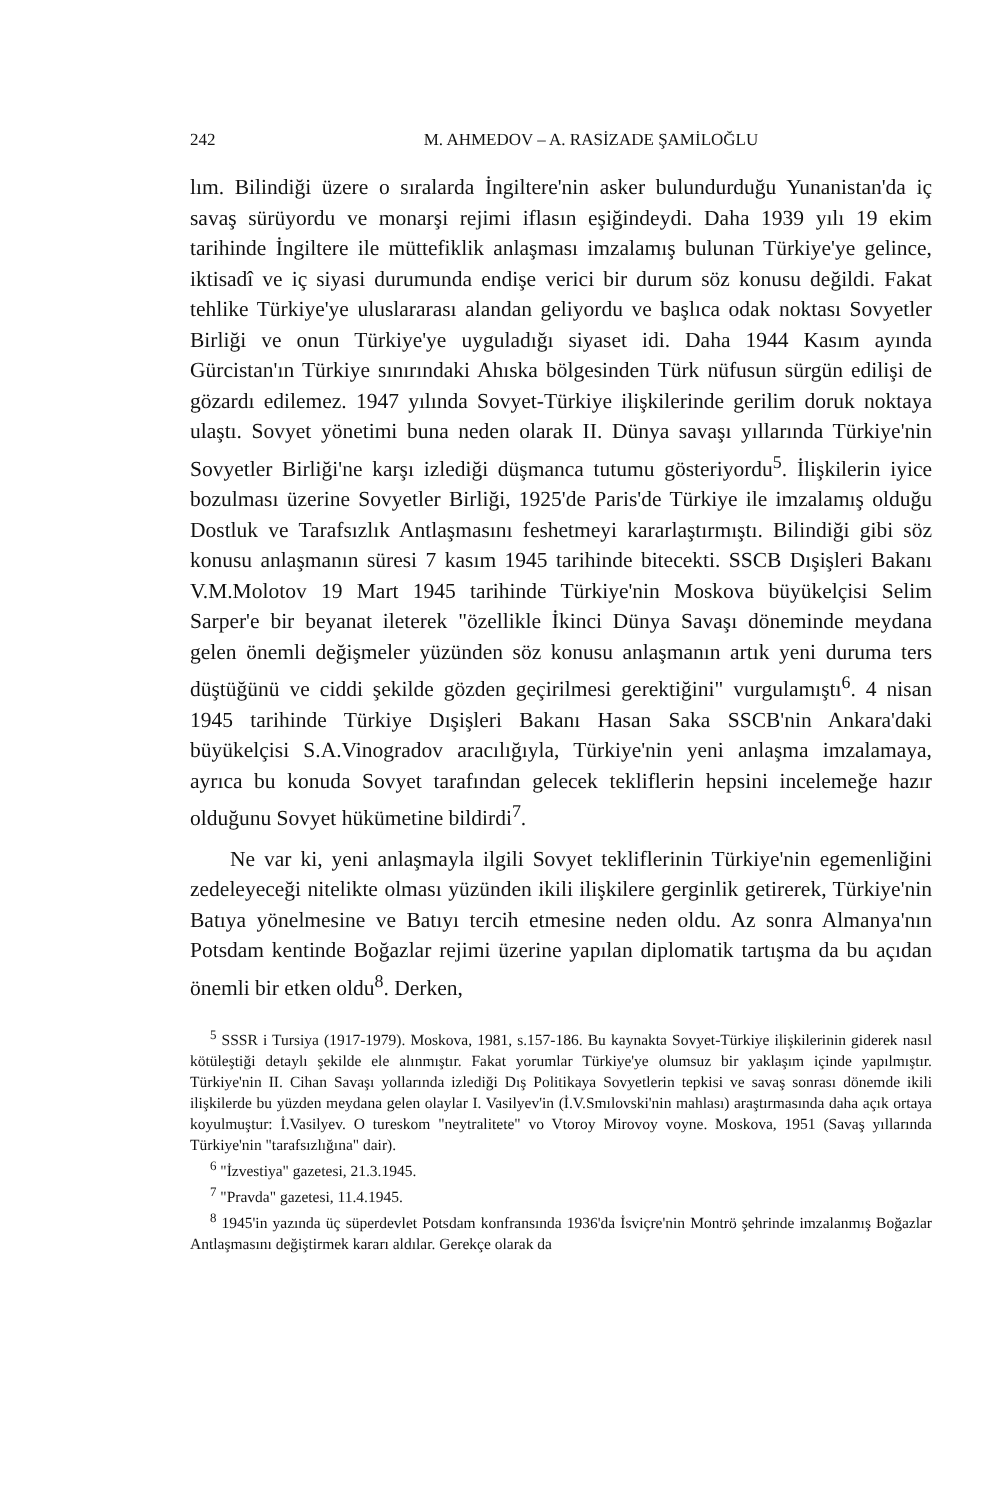242 M. AHMEDOV – A. RASİZADE ŞAMİLOĞLU
lım. Bilindiği üzere o sıralarda İngiltere'nin asker bulundurduğu Yunanistan'da iç savaş sürüyordu ve monarşi rejimi iflasın eşiğindeydi. Daha 1939 yılı 19 ekim tarihinde İngiltere ile müttefiklik anlaşması imzalamış bulunan Türkiye'ye gelince, iktisadî ve iç siyasi durumunda endişe verici bir durum söz konusu değildi. Fakat tehlike Türkiye'ye uluslararası alandan geliyordu ve başlıca odak noktası Sovyetler Birliği ve onun Türkiye'ye uyguladığı siyaset idi. Daha 1944 Kasım ayında Gürcistan'ın Türkiye sınırındaki Ahıska bölgesinden Türk nüfusun sürgün edilişi de gözardı edilemez. 1947 yılında Sovyet-Türkiye ilişkilerinde gerilim doruk noktaya ulaştı. Sovyet yönetimi buna neden olarak II. Dünya savaşı yıllarında Türkiye'nin Sovyetler Birliği'ne karşı izlediği düşmanca tutumu gösteriyordu<sup>5</sup>. İlişkilerin iyice bozulması üzerine Sovyetler Birliği, 1925'de Paris'de Türkiye ile imzalamış olduğu Dostluk ve Tarafsızlık Antlaşmasını feshetmeyi kararlaştırmıştı. Bilindiği gibi söz konusu anlaşmanın süresi 7 kasım 1945 tarihinde bitecekti. SSCB Dışişleri Bakanı V.M.Molotov 19 Mart 1945 tarihinde Türkiye'nin Moskova büyükelçisi Selim Sarper'e bir beyanat ileterek "özellikle İkinci Dünya Savaşı döneminde meydana gelen önemli değişmeler yüzünden söz konusu anlaşmanın artık yeni duruma ters düştüğünü ve ciddi şekilde gözden geçirilmesi gerektiğini" vurgulamıştı<sup>6</sup>. 4 nisan 1945 tarihinde Türkiye Dışişleri Bakanı Hasan Saka SSCB'nin Ankara'daki büyükelçisi S.A.Vinogradov aracılığıyla, Türkiye'nin yeni anlaşma imzalamaya, ayrıca bu konuda Sovyet tarafından gelecek tekliflerin hepsini incelemeğe hazır olduğunu Sovyet hükümetine bildirdi<sup>7</sup>.
Ne var ki, yeni anlaşmayla ilgili Sovyet tekliflerinin Türkiye'nin egemenliğini zedeleyeceği nitelikte olması yüzünden ikili ilişkilere gerginlik getirerek, Türkiye'nin Batıya yönelmesine ve Batıyı tercih etmesine neden oldu. Az sonra Almanya'nın Potsdam kentinde Boğazlar rejimi üzerine yapılan diplomatik tartışma da bu açıdan önemli bir etken oldu<sup>8</sup>. Derken,
<sup>5</sup> SSSR i Tursiya (1917-1979). Moskova, 1981, s.157-186. Bu kaynakta Sovyet-Türkiye ilişkilerinin giderek nasıl kötüleştiği detaylı şekilde ele alınmıştır. Fakat yorumlar Türkiye'ye olumsuz bir yaklaşım içinde yapılmıştır. Türkiye'nin II. Cihan Savaşı yollarında izlediği Dış Politikaya Sovyetlerin tepkisi ve savaş sonrası dönemde ikili ilişkilerde bu yüzden meydana gelen olaylar I. Vasilyev'in (İ.V.Smılovski'nin mahlası) araştırmasında daha açık ortaya koyulmuştur: İ.Vasilyev. O tureskom "neytralitete" vo Vtoroy Mirovoy voyne. Moskova, 1951 (Savaş yıllarında Türkiye'nin "tarafsızlığına" dair).
<sup>6</sup> "İzvestiya" gazetesi, 21.3.1945.
<sup>7</sup> "Pravda" gazetesi, 11.4.1945.
<sup>8</sup> 1945'in yazında üç süperdevlet Potsdam konfransında 1936'da İsviçre'nin Montrö şehrinde imzalanmış Boğazlar Antlaşmasını değiştirmek kararı aldılar. Gerekçe olarak da